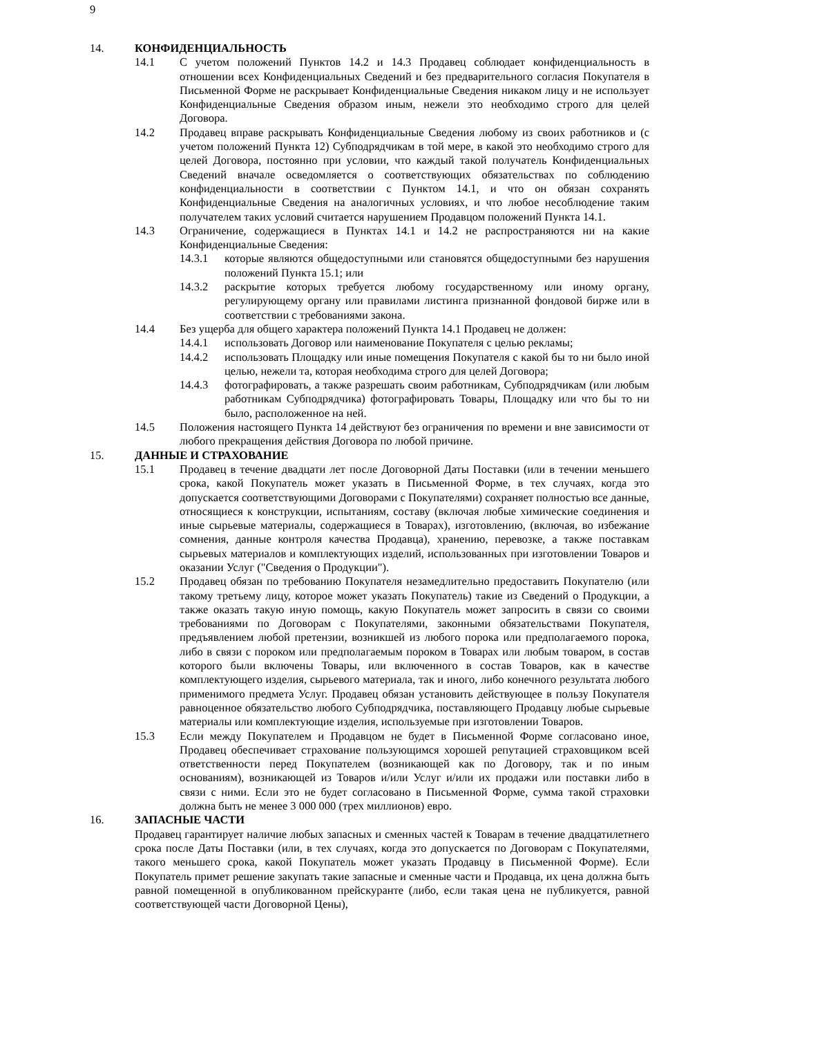9
14. КОНФИДЕНЦИАЛЬНОСТЬ
14.1 С учетом положений Пунктов 14.2 и 14.3 Продавец соблюдает конфиденциальность в отношении всех Конфиденциальных Сведений и без предварительного согласия Покупателя в Письменной Форме не раскрывает Конфиденциальные Сведения никаком лицу и не использует Конфиденциальные Сведения образом иным, нежели это необходимо строго для целей Договора.
14.2 Продавец вправе раскрывать Конфиденциальные Сведения любому из своих работников и (с учетом положений Пункта 12) Субподрядчикам в той мере, в какой это необходимо строго для целей Договора, постоянно при условии, что каждый такой получатель Конфиденциальных Сведений вначале осведомляется о соответствующих обязательствах по соблюдению конфиденциальности в соответствии с Пунктом 14.1, и что он обязан сохранять Конфиденциальные Сведения на аналогичных условиях, и что любое несоблюдение таким получателем таких условий считается нарушением Продавцом положений Пункта 14.1.
14.3 Ограничение, содержащиеся в Пунктах 14.1 и 14.2 не распространяются ни на какие Конфиденциальные Сведения:
14.3.1 которые являются общедоступными или становятся общедоступными без нарушения положений Пункта 15.1; или
14.3.2 раскрытие которых требуется любому государственному или иному органу, регулирующему органу или правилами листинга признанной фондовой бирже или в соответствии с требованиями закона.
14.4 Без ущерба для общего характера положений Пункта 14.1 Продавец не должен:
14.4.1 использовать Договор или наименование Покупателя с целью рекламы;
14.4.2 использовать Площадку или иные помещения Покупателя с какой бы то ни было иной целью, нежели та, которая необходима строго для целей Договора;
14.4.3 фотографировать, а также разрешать своим работникам, Субподрядчикам (или любым работникам Субподрядчика) фотографировать Товары, Площадку или что бы то ни было, расположенное на ней.
14.5 Положения настоящего Пункта 14 действуют без ограничения по времени и вне зависимости от любого прекращения действия Договора по любой причине.
15. ДАННЫЕ И СТРАХОВАНИЕ
15.1 Продавец в течение двадцати лет после Договорной Даты Поставки (или в течении меньшего срока, какой Покупатель может указать в Письменной Форме, в тех случаях, когда это допускается соответствующими Договорами с Покупателями) сохраняет полностью все данные, относящиеся к конструкции, испытаниям, составу (включая любые химические соединения и иные сырьевые материалы, содержащиеся в Товарах), изготовлению, (включая, во избежание сомнения, данные контроля качества Продавца), хранению, перевозке, а также поставкам сырьевых материалов и комплектующих изделий, использованных при изготовлении Товаров и оказании Услуг ("Сведения о Продукции").
15.2 Продавец обязан по требованию Покупателя незамедлительно предоставить Покупателю (или такому третьему лицу, которое может указать Покупатель) такие из Сведений о Продукции, а также оказать такую иную помощь, какую Покупатель может запросить в связи со своими требованиями по Договорам с Покупателями, законными обязательствами Покупателя, предъявлением любой претензии, возникшей из любого порока или предполагаемого порока, либо в связи с пороком или предполагаемым пороком в Товарах или любым товаром, в состав которого были включены Товары, или включенного в состав Товаров, как в качестве комплектующего изделия, сырьевого материала, так и иного, либо конечного результата любого применимого предмета Услуг. Продавец обязан установить действующее в пользу Покупателя равноценное обязательство любого Субподрядчика, поставляющего Продавцу любые сырьевые материалы или комплектующие изделия, используемые при изготовлении Товаров.
15.3 Если между Покупателем и Продавцом не будет в Письменной Форме согласовано иное, Продавец обеспечивает страхование пользующимся хорошей репутацией страховщиком всей ответственности перед Покупателем (возникающей как по Договору, так и по иным основаниям), возникающей из Товаров и/или Услуг и/или их продажи или поставки либо в связи с ними. Если это не будет согласовано в Письменной Форме, сумма такой страховки должна быть не менее 3 000 000 (трех миллионов) евро.
16. ЗАПАСНЫЕ ЧАСТИ
Продавец гарантирует наличие любых запасных и сменных частей к Товарам в течение двадцатилетнего срока после Даты Поставки (или, в тех случаях, когда это допускается по Договорам с Покупателями, такого меньшего срока, какой Покупатель может указать Продавцу в Письменной Форме). Если Покупатель примет решение закупать такие запасные и сменные части и Продавца, их цена должна быть равной помещенной в опубликованном прейскуранте (либо, если такая цена не публикуется, равной соответствующей части Договорной Цены),